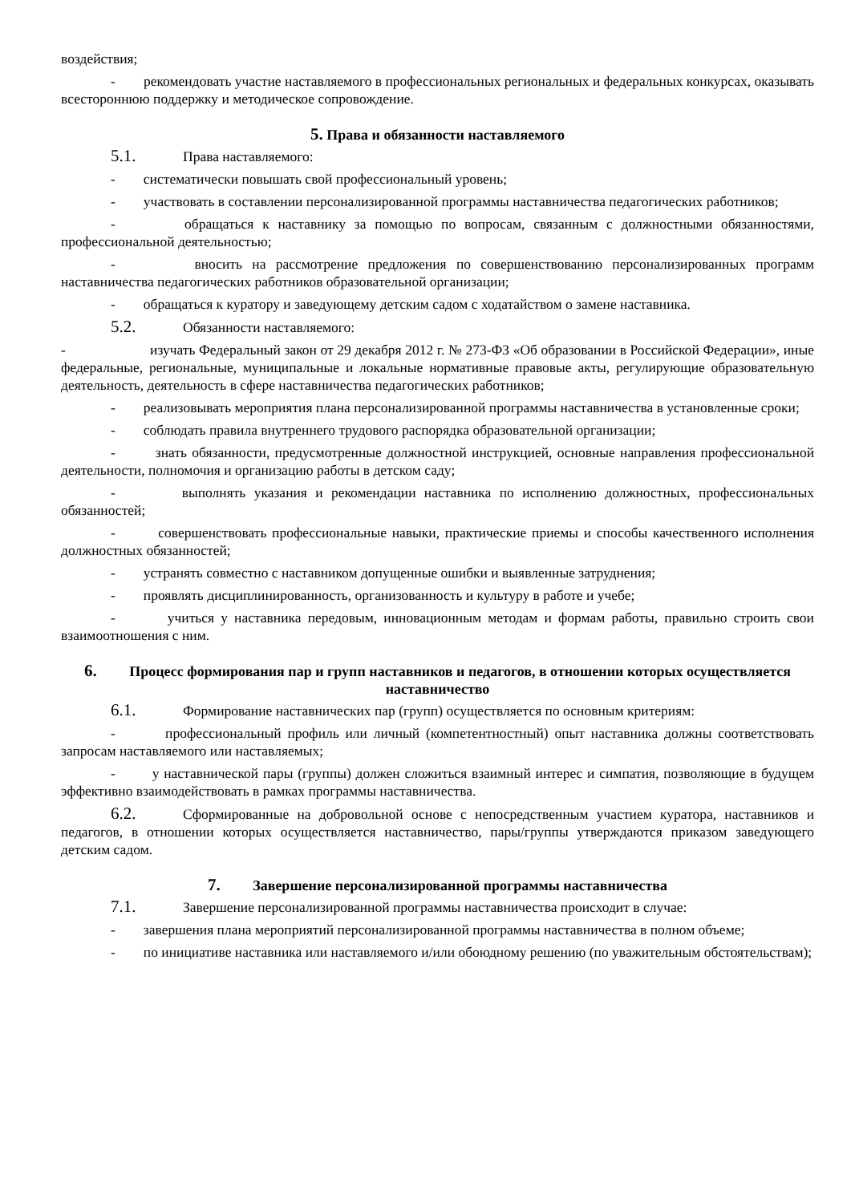воздействия;
- рекомендовать участие наставляемого в профессиональных региональных и федеральных конкурсах, оказывать всестороннюю поддержку и методическое сопровождение.
5. Права и обязанности наставляемого
5.1. Права наставляемого:
- систематически повышать свой профессиональный уровень;
- участвовать в составлении персонализированной программы наставничества педагогических работников;
- обращаться к наставнику за помощью по вопросам, связанным с должностными обязанностями, профессиональной деятельностью;
- вносить на рассмотрение предложения по совершенствованию персонализированных программ наставничества педагогических работников образовательной организации;
- обращаться к куратору и заведующему детским садом с ходатайством о замене наставника.
5.2. Обязанности наставляемого:
- изучать Федеральный закон от 29 декабря 2012 г. № 273-ФЗ «Об образовании в Российской Федерации», иные федеральные, региональные, муниципальные и локальные нормативные правовые акты, регулирующие образовательную деятельность, деятельность в сфере наставничества педагогических работников;
- реализовывать мероприятия плана персонализированной программы наставничества в установленные сроки;
- соблюдать правила внутреннего трудового распорядка образовательной организации;
- знать обязанности, предусмотренные должностной инструкцией, основные направления профессиональной деятельности, полномочия и организацию работы в детском саду;
- выполнять указания и рекомендации наставника по исполнению должностных, профессиональных обязанностей;
- совершенствовать профессиональные навыки, практические приемы и способы качественного исполнения должностных обязанностей;
- устранять совместно с наставником допущенные ошибки и выявленные затруднения;
- проявлять дисциплинированность, организованность и культуру в работе и учебе;
- учиться у наставника передовым, инновационным методам и формам работы, правильно строить свои взаимоотношения с ним.
6. Процесс формирования пар и групп наставников и педагогов, в отношении которых осуществляется наставничество
6.1. Формирование наставнических пар (групп) осуществляется по основным критериям:
- профессиональный профиль или личный (компетентностный) опыт наставника должны соответствовать запросам наставляемого или наставляемых;
- у наставнической пары (группы) должен сложиться взаимный интерес и симпатия, позволяющие в будущем эффективно взаимодействовать в рамках программы наставничества.
6.2. Сформированные на добровольной основе с непосредственным участием куратора, наставников и педагогов, в отношении которых осуществляется наставничество, пары/группы утверждаются приказом заведующего детским садом.
7. Завершение персонализированной программы наставничества
7.1. Завершение персонализированной программы наставничества происходит в случае:
- завершения плана мероприятий персонализированной программы наставничества в полном объеме;
- по инициативе наставника или наставляемого и/или обоюдному решению (по уважительным обстоятельствам);